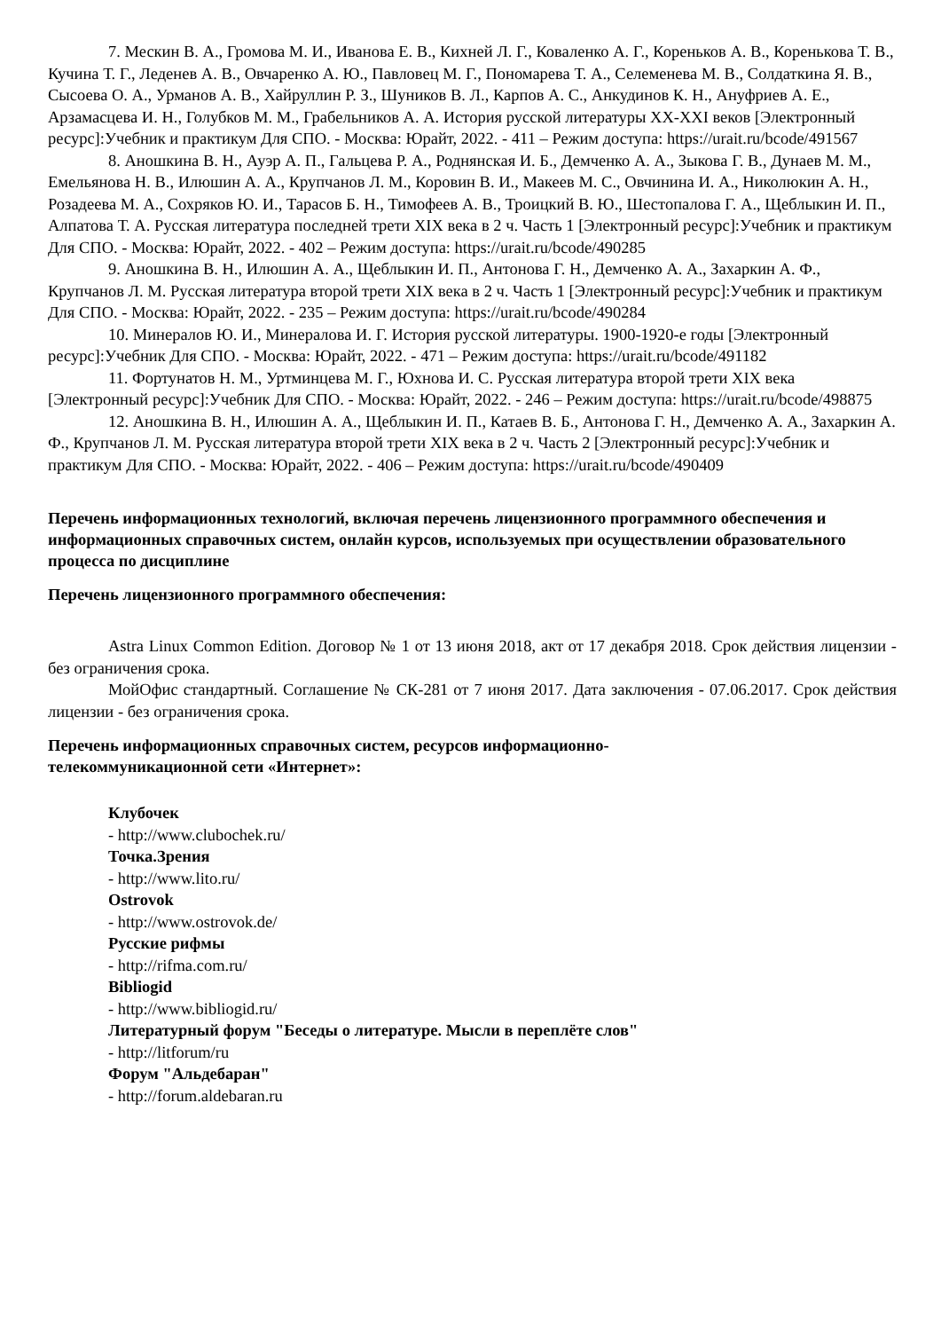7. Мескин В. А., Громова М. И., Иванова Е. В., Кихней Л. Г., Коваленко А. Г., Кореньков А. В., Коренькова Т. В., Кучина Т. Г., Леденев А. В., Овчаренко А. Ю., Павловец М. Г., Пономарева Т. А., Селеменева М. В., Солдаткина Я. В., Сысоева О. А., Урманов А. В., Хайруллин Р. З., Шуников В. Л., Карпов А. С., Анкудинов К. Н., Ануфриев А. Е., Арзамасцева И. Н., Голубков М. М., Грабельников А. А. История русской литературы XX-XXI веков [Электронный ресурс]:Учебник и практикум Для СПО. - Москва: Юрайт, 2022. - 411 – Режим доступа: https://urait.ru/bcode/491567
8. Аношкина В. Н., Ауэр А. П., Гальцева Р. А., Роднянская И. Б., Демченко А. А., Зыкова Г. В., Дунаев М. М., Емельянова Н. В., Илюшин А. А., Крупчанов Л. М., Коровин В. И., Макеев М. С., Овчинина И. А., Николюкин А. Н., Розадеева М. А., Сохряков Ю. И., Тарасов Б. Н., Тимофеев А. В., Троицкий В. Ю., Шестопалова Г. А., Щеблыкин И. П., Алпатова Т. А. Русская литература последней трети XIX века в 2 ч. Часть 1 [Электронный ресурс]:Учебник и практикум Для СПО. - Москва: Юрайт, 2022. - 402 – Режим доступа: https://urait.ru/bcode/490285
9. Аношкина В. Н., Илюшин А. А., Щеблыкин И. П., Антонова Г. Н., Демченко А. А., Захаркин А. Ф., Крупчанов Л. М. Русская литература второй трети XIX века в 2 ч. Часть 1 [Электронный ресурс]:Учебник и практикум Для СПО. - Москва: Юрайт, 2022. - 235 – Режим доступа: https://urait.ru/bcode/490284
10. Минералов Ю. И., Минералова И. Г. История русской литературы. 1900-1920-е годы [Электронный ресурс]:Учебник Для СПО. - Москва: Юрайт, 2022. - 471 – Режим доступа: https://urait.ru/bcode/491182
11. Фортунатов Н. М., Уртминцева М. Г., Юхнова И. С. Русская литература второй трети XIX века [Электронный ресурс]:Учебник Для СПО. - Москва: Юрайт, 2022. - 246 – Режим доступа: https://urait.ru/bcode/498875
12. Аношкина В. Н., Илюшин А. А., Щеблыкин И. П., Катаев В. Б., Антонова Г. Н., Демченко А. А., Захаркин А. Ф., Крупчанов Л. М. Русская литература второй трети XIX века в 2 ч. Часть 2 [Электронный ресурс]:Учебник и практикум Для СПО. - Москва: Юрайт, 2022. - 406 – Режим доступа: https://urait.ru/bcode/490409
Перечень информационных технологий, включая перечень лицензионного программного обеспечения и информационных справочных систем, онлайн курсов, используемых при осуществлении образовательного процесса по дисциплине
Перечень лицензионного программного обеспечения:
Astra Linux Common Edition. Договор № 1 от 13 июня 2018, акт от 17 декабря 2018. Срок действия лицензии - без ограничения срока.
МойОфис стандартный. Соглашение № СК-281 от 7 июня 2017. Дата заключения - 07.06.2017. Срок действия лицензии - без ограничения срока.
Перечень информационных справочных систем, ресурсов информационно-
телекоммуникационной сети «Интернет»:
Клубочек
- http://www.clubochek.ru/
Точка.Зрения
- http://www.lito.ru/
Ostrovok
- http://www.ostrovok.de/
Русские рифмы
- http://rifma.com.ru/
Bibliogid
- http://www.bibliogid.ru/
Литературный форум "Беседы о литературе. Мысли в переплёте слов"
- http://litforum/ru
Форум "Альдебаран"
- http://forum.aldebaran.ru